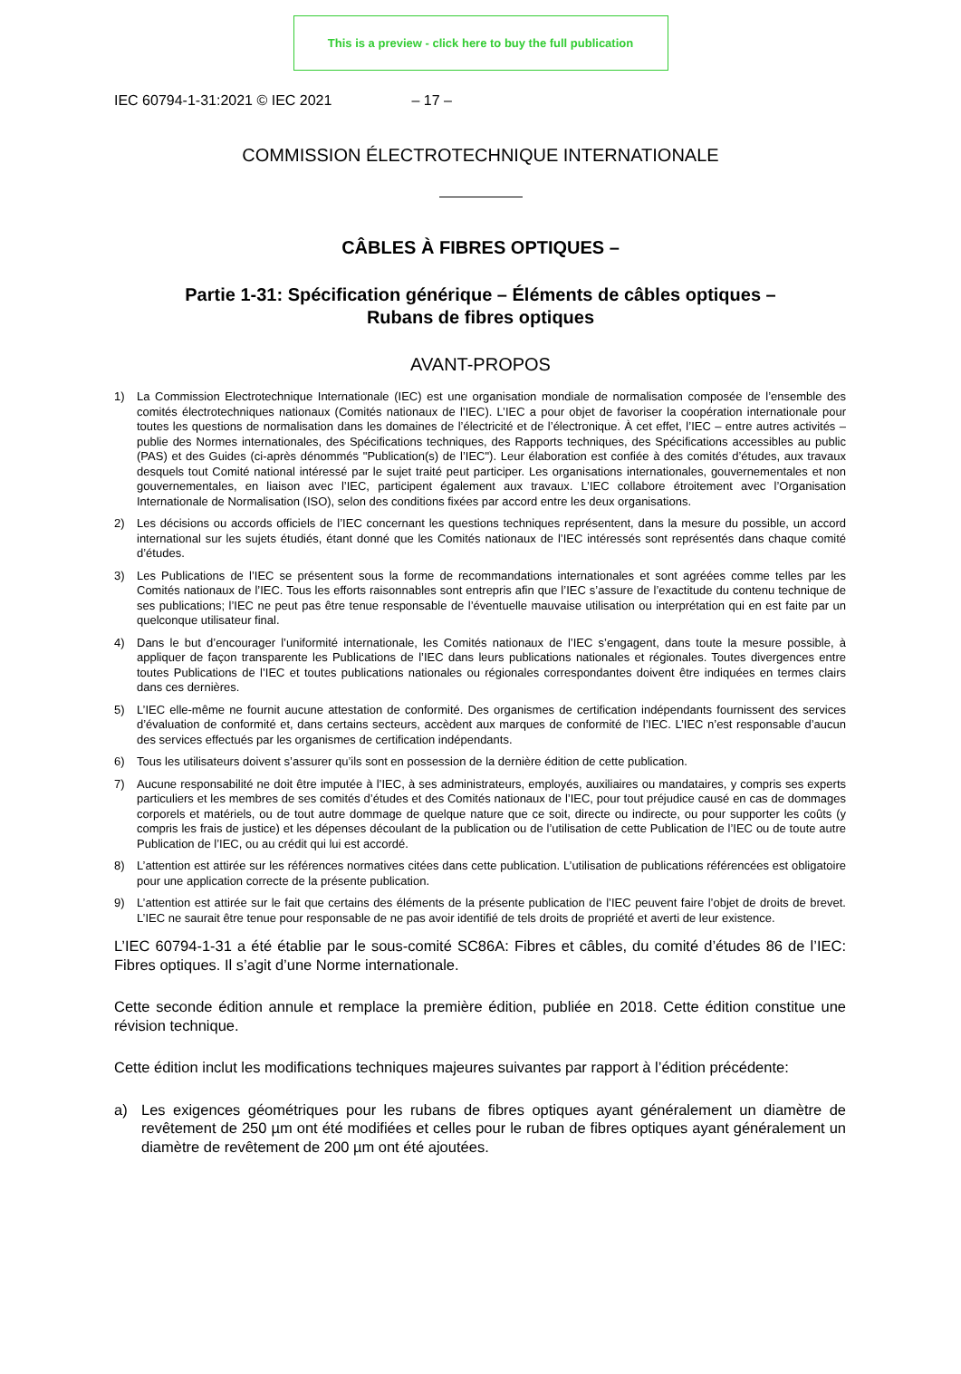This is a preview - click here to buy the full publication
IEC 60794-1-31:2021 © IEC 2021 – 17 –
COMMISSION ÉLECTROTECHNIQUE INTERNATIONALE
CÂBLES À FIBRES OPTIQUES –
Partie 1-31: Spécification générique – Éléments de câbles optiques –
Rubans de fibres optiques
AVANT-PROPOS
1) La Commission Electrotechnique Internationale (IEC) est une organisation mondiale de normalisation composée de l’ensemble des comités électrotechniques nationaux (Comités nationaux de l’IEC). L’IEC a pour objet de favoriser la coopération internationale pour toutes les questions de normalisation dans les domaines de l’électricité et de l’électronique. À cet effet, l’IEC – entre autres activités – publie des Normes internationales, des Spécifications techniques, des Rapports techniques, des Spécifications accessibles au public (PAS) et des Guides (ci-après dénommés "Publication(s) de l’IEC"). Leur élaboration est confiée à des comités d’études, aux travaux desquels tout Comité national intéressé par le sujet traité peut participer. Les organisations internationales, gouvernementales et non gouvernementales, en liaison avec l’IEC, participent également aux travaux. L’IEC collabore étroitement avec l’Organisation Internationale de Normalisation (ISO), selon des conditions fixées par accord entre les deux organisations.
2) Les décisions ou accords officiels de l’IEC concernant les questions techniques représentent, dans la mesure du possible, un accord international sur les sujets étudiés, étant donné que les Comités nationaux de l’IEC intéressés sont représentés dans chaque comité d’études.
3) Les Publications de l’IEC se présentent sous la forme de recommandations internationales et sont agréées comme telles par les Comités nationaux de l’IEC. Tous les efforts raisonnables sont entrepris afin que l’IEC s’assure de l’exactitude du contenu technique de ses publications; l’IEC ne peut pas être tenue responsable de l’éventuelle mauvaise utilisation ou interprétation qui en est faite par un quelconque utilisateur final.
4) Dans le but d’encourager l’uniformité internationale, les Comités nationaux de l’IEC s’engagent, dans toute la mesure possible, à appliquer de façon transparente les Publications de l’IEC dans leurs publications nationales et régionales. Toutes divergences entre toutes Publications de l’IEC et toutes publications nationales ou régionales correspondantes doivent être indiquées en termes clairs dans ces dernières.
5) L’IEC elle-même ne fournit aucune attestation de conformité. Des organismes de certification indépendants fournissent des services d’évaluation de conformité et, dans certains secteurs, accèdent aux marques de conformité de l’IEC. L’IEC n’est responsable d’aucun des services effectués par les organismes de certification indépendants.
6) Tous les utilisateurs doivent s’assurer qu’ils sont en possession de la dernière édition de cette publication.
7) Aucune responsabilité ne doit être imputée à l’IEC, à ses administrateurs, employés, auxiliaires ou mandataires, y compris ses experts particuliers et les membres de ses comités d’études et des Comités nationaux de l’IEC, pour tout préjudice causé en cas de dommages corporels et matériels, ou de tout autre dommage de quelque nature que ce soit, directe ou indirecte, ou pour supporter les coûts (y compris les frais de justice) et les dépenses découlant de la publication ou de l’utilisation de cette Publication de l’IEC ou de toute autre Publication de l’IEC, ou au crédit qui lui est accordé.
8) L’attention est attirée sur les références normatives citées dans cette publication. L’utilisation de publications référencées est obligatoire pour une application correcte de la présente publication.
9) L’attention est attirée sur le fait que certains des éléments de la présente publication de l’IEC peuvent faire l’objet de droits de brevet. L’IEC ne saurait être tenue pour responsable de ne pas avoir identifié de tels droits de propriété et averti de leur existence.
L’IEC 60794-1-31 a été établie par le sous-comité SC86A: Fibres et câbles, du comité d’études 86 de l’IEC: Fibres optiques. Il s’agit d’une Norme internationale.
Cette seconde édition annule et remplace la première édition, publiée en 2018. Cette édition constitue une révision technique.
Cette édition inclut les modifications techniques majeures suivantes par rapport à l’édition précédente:
a) Les exigences géométriques pour les rubans de fibres optiques ayant généralement un diamètre de revêtement de 250 µm ont été modifiées et celles pour le ruban de fibres optiques ayant généralement un diamètre de revêtement de 200 µm ont été ajoutées.